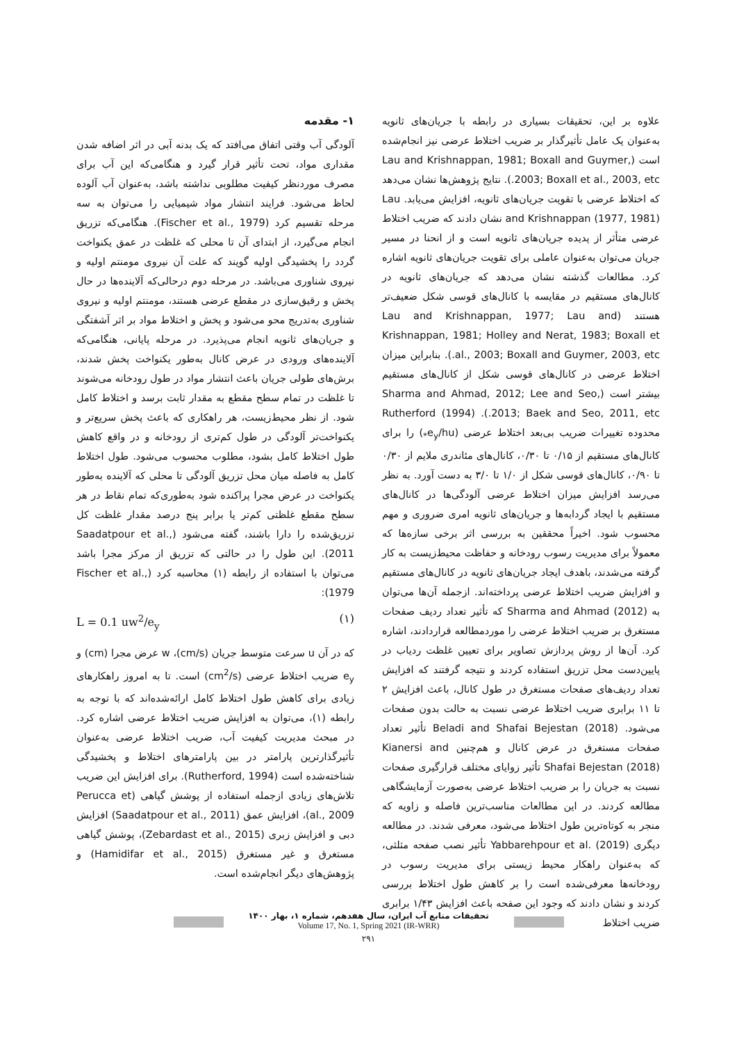۱- مقدمه
آلودگی آب وقتی اتفاق می‌افتد که یک بدنه آبی در اثر اضافه شدن مقداری مواد، تحت تأثیر قرار گیرد و هنگامی‌که این آب برای مصرف موردنظر کیفیت مطلوبی نداشته باشد، به‌عنوان آب آلوده لحاظ می‌شود. فرایند انتشار مواد شیمیایی را می‌توان به سه مرحله تقسیم کرد (Fischer et al., 1979). هنگامی‌که تزریق انجام می‌گیرد، از ابتدای آن تا محلی که غلظت در عمق یکنواخت گردد را پخشیدگی اولیه گویند که علت آن نیروی مومنتم اولیه و نیروی شناوری می‌باشد. در مرحله دوم درحالی‌که آلاینده‌ها در حال پخش و رقیق‌سازی در مقطع عرضی هستند، مومنتم اولیه و نیروی شناوری به‌تدریج محو می‌شود و پخش و اختلاط مواد بر اثر آشفتگی و جریان‌های ثانویه انجام می‌پذیرد. در مرحله پایانی، هنگامی‌که آلاینده‌های ورودی در عرض کانال به‌طور یکنواخت پخش شدند، برش‌های طولی جریان باعث انتشار مواد در طول رودخانه می‌شوند تا غلظت در تمام سطح مقطع به مقدار ثابت برسد و اختلاط کامل شود. از نظر محیط‌زیست، هر راهکاری که باعث پخش سریع‌تر و یکنواخت‌تر آلودگی در طول کم‌تری از رودخانه و در واقع کاهش طول اختلاط کامل بشود، مطلوب محسوب می‌شود. طول اختلاط کامل به فاصله میان محل تزریق آلودگی تا محلی که آلاینده به‌طور یکنواخت در عرض مجرا پراکنده شود به‌طوری‌که تمام نقاط در هر سطح مقطع غلظتی کم‌تر یا برابر پنج درصد مقدار غلظت کل تزریق‌شده را دارا باشند، گفته می‌شود (Saadatpour et al., 2011). این طول را در حالتی که تزریق از مرکز مجرا باشد می‌توان با استفاده از رابطه (۱) محاسبه کرد (Fischer et al., 1979):
L = 0.1 uw<sup>2</sup>/e<sub>y</sub> (۱)
که در آن u سرعت متوسط جریان (cm/s)، w عرض مجرا (cm) و e<sub>y</sub> ضریب اختلاط عرضی (cm<sup>2</sup>/s) است. تا به امروز راهکارهای زیادی برای کاهش طول اختلاط کامل ارائه‌شده‌اند که با توجه به رابطه (۱)، می‌توان به افزایش ضریب اختلاط عرضی اشاره کرد. در مبحث مدیریت کیفیت آب، ضریب اختلاط عرضی به‌عنوان تأثیرگذارترین پارامتر در بین پارامترهای اختلاط و پخشیدگی شناخته‌شده است (Rutherford, 1994). برای افزایش این ضریب تلاش‌های زیادی ازجمله استفاده از پوشش گیاهی (Perucca et al., 2009)، افزایش عمق (Saadatpour et al., 2011) افزایش دبی و افزایش زبری (Zebardast et al., 2015)، پوشش گیاهی مستغرق و غیر مستغرق (Hamidifar et al., 2015) و پژوهش‌های دیگر انجام‌شده است.
علاوه بر این، تحقیقات بسیاری در رابطه با جریان‌های ثانویه به‌عنوان یک عامل تأثیرگذار بر ضریب اختلاط عرضی نیز انجام‌شده است (Lau and Krishnappan, 1981; Boxall and Guymer, 2003; Boxall et al., 2003, etc.). نتایج پژوهش‌ها نشان می‌دهد که اختلاط عرضی با تقویت جریان‌های ثانویه، افزایش می‌یابد. Lau and Krishnappan (1977, 1981) نشان دادند که ضریب اختلاط عرضی متأثر از پدیده جریان‌های ثانویه است و از انحنا در مسیر جریان می‌توان به‌عنوان عاملی برای تقویت جریان‌های ثانویه اشاره کرد. مطالعات گذشته نشان می‌دهد که جریان‌های ثانویه در کانال‌های مستقیم در مقایسه با کانال‌های قوسی شکل ضعیف‌تر هستند (Lau and Krishnappan, 1977; Lau and Krishnappan, 1981; Holley and Nerat, 1983; Boxall et al., 2003; Boxall and Guymer, 2003, etc.). بنابراین میزان اختلاط عرضی در کانال‌های قوسی شکل از کانال‌های مستقیم بیشتر است (Sharma and Ahmad, 2012; Lee and Seo, 2013; Baek and Seo, 2011, etc.). Rutherford (1994) محدوده تغییرات ضریب بی‌بعد اختلاط عرضی (e<sub>y</sub>/hu<sub>*</sub>) را برای کانال‌های مستقیم از ۰/۱۵ تا ۰/۳۰، کانال‌های مئاندری ملایم از ۰/۳۰ تا ۰/۹۰، کانال‌های قوسی شکل از ۱/۰ تا ۳/۰ به دست آورد. به نظر می‌رسد افزایش میزان اختلاط عرضی آلودگی‌ها در کانال‌های مستقیم با ایجاد گردابه‌ها و جریان‌های ثانویه امری ضروری و مهم محسوب شود. اخیراً محققین به بررسی اثر برخی سازه‌ها که معمولاً برای مدیریت رسوب رودخانه و حفاظت محیط‌زیست به کار گرفته می‌شدند، باهدف ایجاد جریان‌های ثانویه در کانال‌های مستقیم و افزایش ضریب اختلاط عرضی پرداخته‌اند. ازجمله آن‌ها می‌توان به Sharma and Ahmad (2012) که تأثیر تعداد ردیف صفحات مستغرق بر ضریب اختلاط عرضی را موردمطالعه قراردادند، اشاره کرد. آن‌ها از روش پردازش تصاویر برای تعیین غلظت ردیاب در پایین‌دست محل تزریق استفاده کردند و نتیجه گرفتند که افزایش تعداد ردیف‌های صفحات مستغرق در طول کانال، باعث افزایش ۲ تا ۱۱ برابری ضریب اختلاط عرضی نسبت به حالت بدون صفحات می‌شود. Beladi and Shafai Bejestan (2018) تأثیر تعداد صفحات مستغرق در عرض کانال و هم‌چنین Kianersi and Shafai Bejestan (2018) تأثیر زوایای مختلف قرارگیری صفحات نسبت به جریان را بر ضریب اختلاط عرضی به‌صورت آزمایشگاهی مطالعه کردند. در این مطالعات مناسب‌ترین فاصله و زاویه که منجر به کوتاه‌ترین طول اختلاط می‌شود، معرفی شدند. در مطالعه دیگری Yabbarehpour et al. (2019) تأثیر نصب صفحه مثلثی، که به‌عنوان راهکار محیط زیستی برای مدیریت رسوب در رودخانه‌ها معرفی‌شده است را بر کاهش طول اختلاط بررسی کردند و نشان دادند که وجود این صفحه باعث افزایش ۱/۴۳ برابری ضریب اختلاط
تحقیقات منابع آب ایران، سال هفدهم، شماره ۱، بهار ۱۴۰۰
Volume 17, No. 1, Spring 2021 (IR-WRR)
۲۹۱